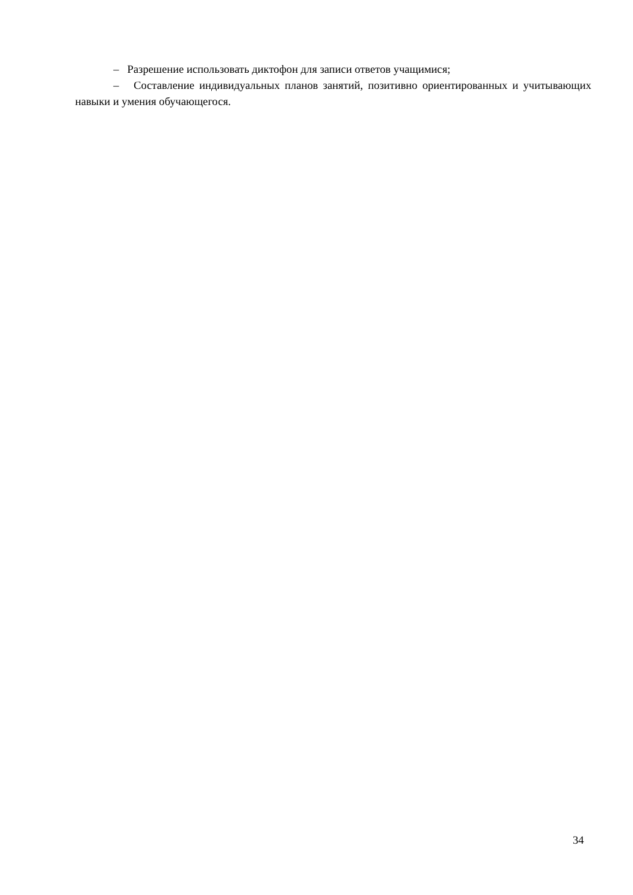– Разрешение использовать диктофон для записи ответов учащимися;
– Составление индивидуальных планов занятий, позитивно ориентированных и учитывающих навыки и умения обучающегося.
34